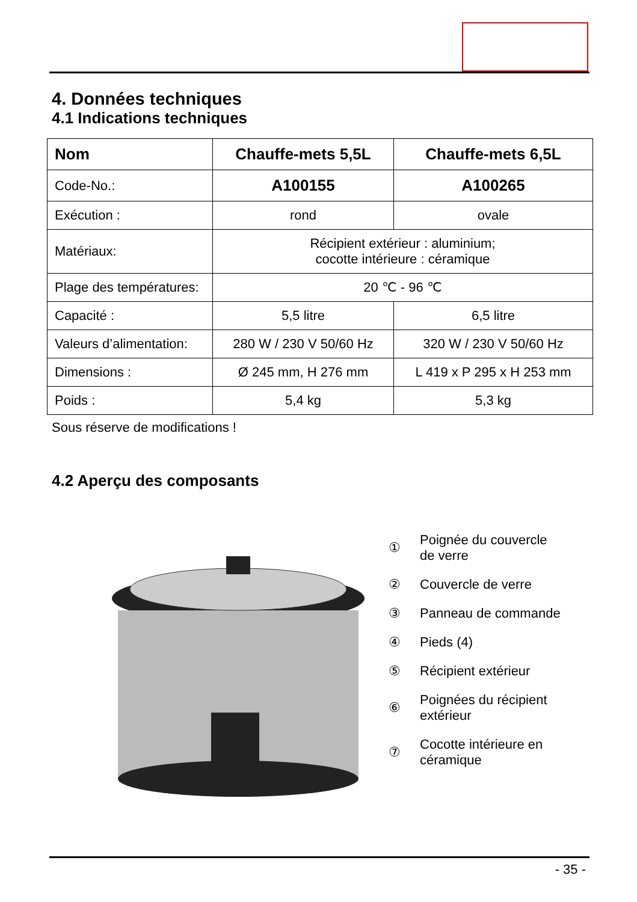4. Données techniques
4.1 Indications techniques
| Nom | Chauffe-mets 5,5L | Chauffe-mets 6,5L |
| --- | --- | --- |
| Code-No.: | A100155 | A100265 |
| Exécution : | rond | ovale |
| Matériaux: | Récipient extérieur : aluminium; cocotte intérieure : céramique | |
| Plage des températures: | 20 ℃ - 96 ℃ | |
| Capacité : | 5,5 litre | 6,5 litre |
| Valeurs d’alimentation: | 280 W / 230 V 50/60 Hz | 320 W / 230 V 50/60 Hz |
| Dimensions : | Ø 245 mm, H 276 mm | L 419 x P 295 x H 253 mm |
| Poids : | 5,4 kg | 5,3 kg |
Sous réserve de modifications !
4.2 Aperçu des composants
① Poignée du couvercle
de verre
② Couvercle de verre
③ Panneau de commande
④ Pieds (4)
⑤ Récipient extérieur
⑥ Poignées du récipient
extérieur
⑦ Cocotte intérieure en
céramique
- 35 -